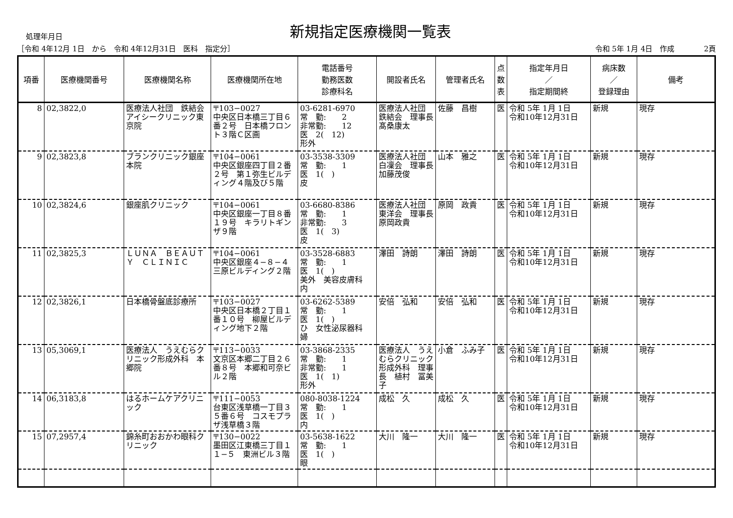処理年月日
新規指定医療機関一覧表
［令和 4年12月 1日　から　令和 4年12月31日　医科　指定分］ 令和 5年 1月 4日　作成　　　　2頁
| 項番 | 医療機関番号 | 医療機関名称 | 医療機関所在地 | 電話番号 勤務医数 診療科名 | 開設者氏名 | 管理者氏名 | 点 数 表 | 指定年月日 ／ 指定期間終 | 病床数 ／ 登録理由 | 備考 |
| --- | --- | --- | --- | --- | --- | --- | --- | --- | --- | --- |
| 8 | 02,3822,0 | 医療法人社団 鉄結会 アイシークリニック東京院 | 〒103−0027 中央区日本橋三丁目６番２号 日本橋フロント３階Ｃ区画 | 03-6281-6970 常 勤: 2 非常勤: 12 医 2( 12) 形外 | 医療法人社団 鉄結会 理事長 髙桑康太 | 佐藤 昌樹 | 医 | 令和 5年 1月 1日 令和10年12月31日 | 新規 | 現存 |
| 9 | 02,3823,8 | ブランクリニック銀座本院 | 〒104−0061 中央区銀座四丁目２番２号 第１弥生ビルディング４階及び５階 | 03-3538-3309 常 勤: 1 医 1( ) 皮 | 医療法人社団 白凜会 理事長 加藤茂俊 | 山本 雅之 | 医 | 令和 5年 1月 1日 令和10年12月31日 | 新規 | 現存 |
| 10 | 02,3824,6 | 銀座肌クリニック | 〒104−0061 中央区銀座一丁目８番１９号 キラリトギンザ９階 | 03-6680-8386 常 勤: 1 非常勤: 3 医 1( 3) 皮 | 医療法人社団 東洋会 理事長 原岡政貴 | 原岡 政貴 | 医 | 令和 5年 1月 1日 令和10年12月31日 | 新規 | 現存 |
| 11 | 02,3825,3 | ＬＵＮＡ ＢＥＡＵＴＹ ＣＬＩＮＩＣ | 〒104−0061 中央区銀座４−８−４ 三原ビルディング２階 | 03-3528-6883 常 勤: 1 医 1( ) 美外 美容皮膚科 内 | 澤田 詩朗 | 澤田 詩朗 | 医 | 令和 5年 1月 1日 令和10年12月31日 | 新規 | 現存 |
| 12 | 02,3826,1 | 日本橋骨盤底診療所 | 〒103−0027 中央区日本橋２丁目１番１０号 柳屋ビルディング地下２階 | 03-6262-5389 常 勤: 1 医 1( ) ひ 女性泌尿器科 婦 | 安倍 弘和 | 安倍 弘和 | 医 | 令和 5年 1月 1日 令和10年12月31日 | 新規 | 現存 |
| 13 | 05,3069,1 | 医療法人 うえむらクリニック形成外科 本郷院 | 〒113−0033 文京区本郷二丁目２６番８号 本郷和可奈ビル２階 | 03-3868-2335 常 勤: 1 非常勤: 1 医 1( 1) 形外 | 医療法人 うえむらクリニック形成外科 理事長 植村 冨美子 | 小倉 ふみ子 | 医 | 令和 5年 1月 1日 令和10年12月31日 | 新規 | 現存 |
| 14 | 06,3183,8 | はるホームケアクリニック | 〒111−0053 台東区浅草橋一丁目３５番６号 コスモプラザ浅草橋３階 | 080-8038-1224 常 勤: 1 医 1( ) 内 | 成松 久 | 成松 久 | 医 | 令和 5年 1月 1日 令和10年12月31日 | 新規 | 現存 |
| 15 | 07,2957,4 | 錦糸町おおかわ眼科クリニック | 〒130−0022 墨田区江東橋三丁目１１−５ 東洲ビル３階 | 03-5638-1622 常 勤: 1 医 1( ) 眼 | 大川 隆一 | 大川 隆一 | 医 | 令和 5年 1月 1日 令和10年12月31日 | 新規 | 現存 |